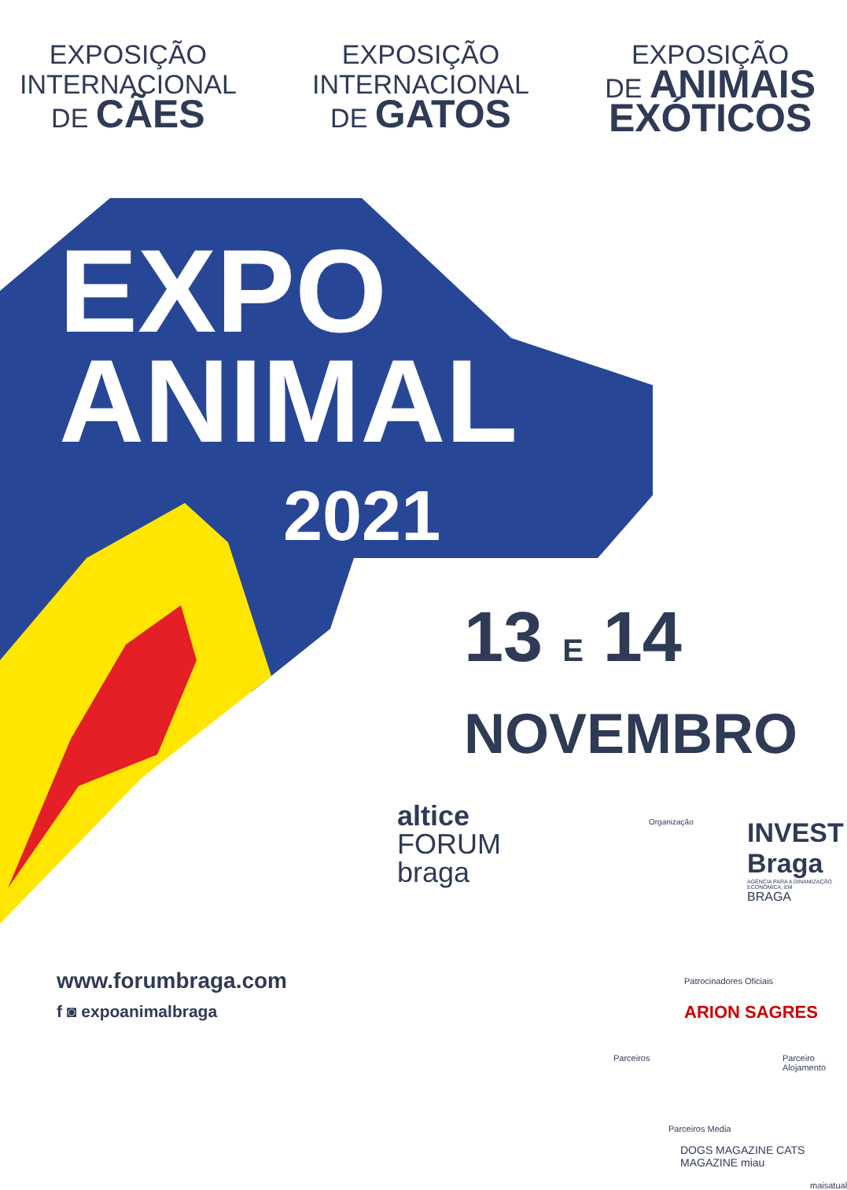EXPOSIÇÃO
INTERNACIONAL
DE CÃES
EXPOSIÇÃO
INTERNACIONAL
DE GATOS
EXPOSIÇÃO
DE ANIMAIS
EXÓTICOS
EXPO
ANIMAL
2021
13 E 14
NOVEMBRO
altice
FORUM
braga
Organização
INVEST
Braga
AGÊNCIA PARA A DINAMIZAÇÃO ECONÓMICA, EM
BRAGA
www.forumbraga.com
f ◙ expoanimalbraga
Patrocinadores Oficiais
ARION SAGRES
Parceiros Parceiro Alojamento
Parceiros Media
DOGS MAGAZINE CATS MAGAZINE miau
maisatual